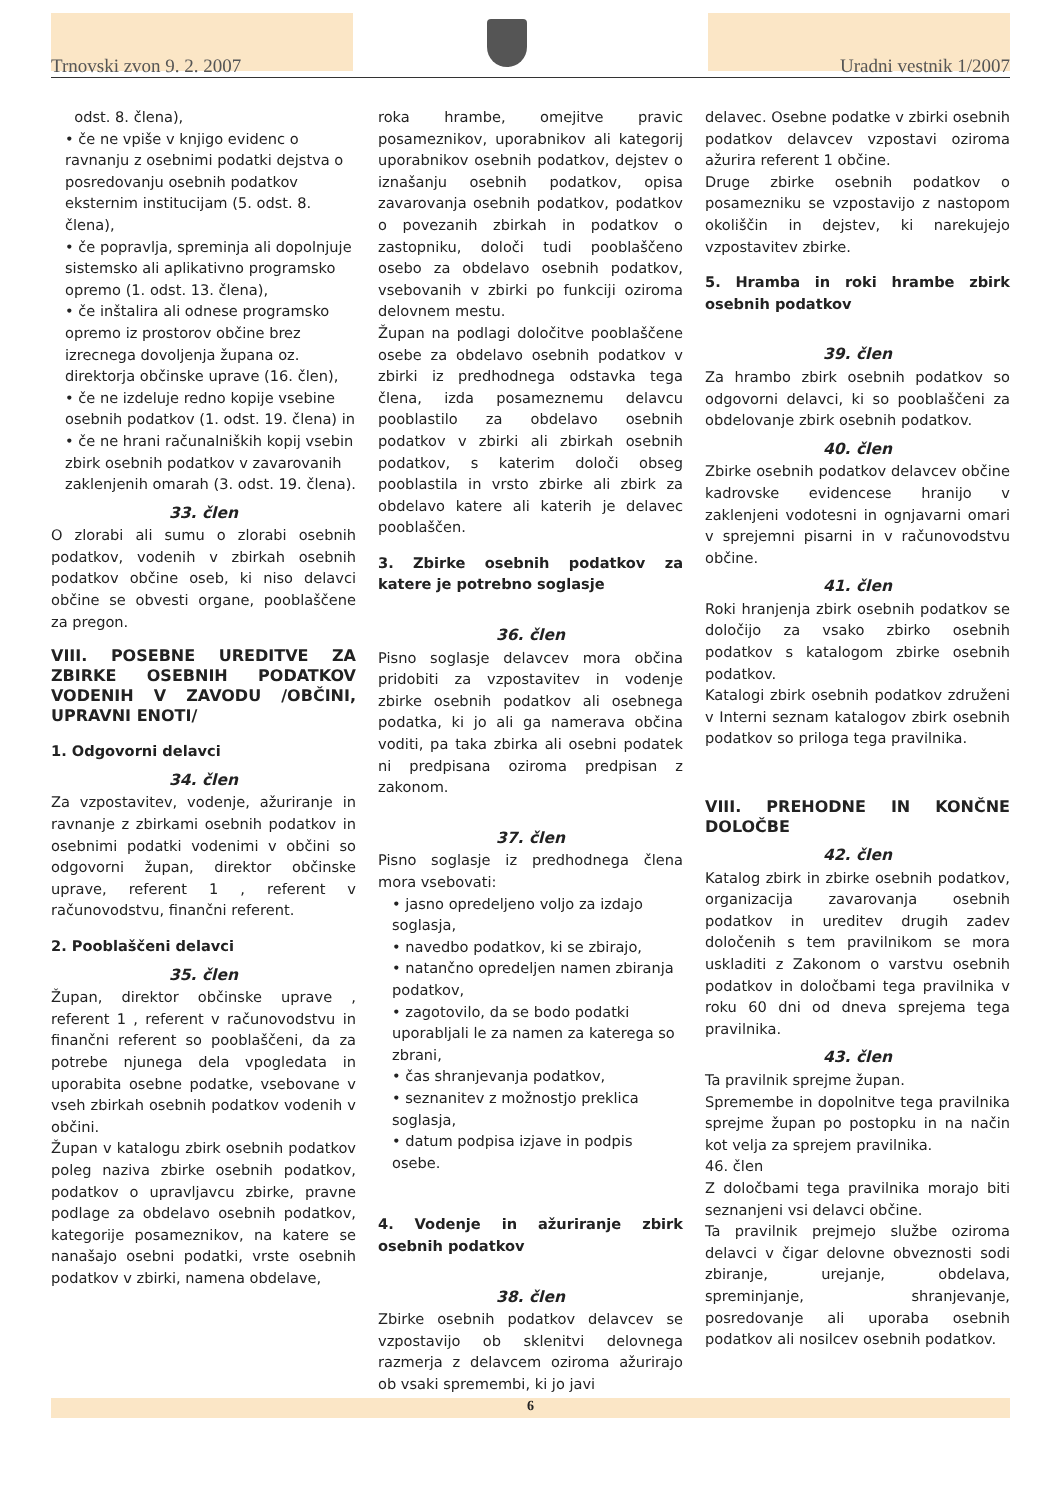Trnovski zvon 9. 2. 2007 Uradni vestnik 1/2007
odst. 8. člena),
• če ne vpiše v knjigo evidenc o ravnanju z osebnimi podatki dejstva o posredovanju osebnih podatkov eksternim institucijam (5. odst. 8. člena),
• če popravlja, spreminja ali dopolnjuje sistemsko ali aplikativno programsko opremo (1. odst. 13. člena),
• če inštalira ali odnese programsko opremo iz prostorov občine brez izrecnega dovoljenja župana oz. direktorja občinske uprave (16. člen),
• če ne izdeluje redno kopije vsebine osebnih podatkov (1. odst. 19. člena) in
• če ne hrani računalniških kopij vsebin zbirk osebnih podatkov v zavarovanih zaklenjenih omarah (3. odst. 19. člena).
33. člen
O zlorabi ali sumu o zlorabi osebnih podatkov, vodenih v zbirkah osebnih podatkov občine oseb, ki niso delavci občine se obvesti organe, pooblaščene za pregon.
VIII. POSEBNE UREDITVE ZA ZBIRKE OSEBNIH PODATKOV VODENIH V ZAVODU /OBČINI, UPRAVNI ENOTI/
1. Odgovorni delavci
34. člen
Za vzpostavitev, vodenje, ažuriranje in ravnanje z zbirkami osebnih podatkov in osebnimi podatki vodenimi v občini so odgovorni župan, direktor občinske uprave, referent 1 , referent v računovodstvu, finančni referent.
2. Pooblaščeni delavci
35. člen
Župan, direktor občinske uprave , referent 1 , referent v računovodstvu in finančni referent so pooblaščeni, da za potrebe njunega dela vpogledata in uporabita osebne podatke, vsebovane v vseh zbirkah osebnih podatkov vodenih v občini.
Župan v katalogu zbirk osebnih podatkov poleg naziva zbirke osebnih podatkov, podatkov o upravljavcu zbirke, pravne podlage za obdelavo osebnih podatkov, kategorije posameznikov, na katere se nanašajo osebni podatki, vrste osebnih podatkov v zbirki, namena obdelave,
roka hrambe, omejitve pravic posameznikov, uporabnikov ali kategorij uporabnikov osebnih podatkov, dejstev o iznašanju osebnih podatkov, opisa zavarovanja osebnih podatkov, podatkov o povezanih zbirkah in podatkov o zastopniku, določi tudi pooblaščeno osebo za obdelavo osebnih podatkov, vsebovanih v zbirki po funkciji oziroma delovnem mestu.
Župan na podlagi določitve pooblaščene osebe za obdelavo osebnih podatkov v zbirki iz predhodnega odstavka tega člena, izda posameznemu delavcu pooblastilo za obdelavo osebnih podatkov v zbirki ali zbirkah osebnih podatkov, s katerim določi obseg pooblastila in vrsto zbirke ali zbirk za obdelavo katere ali katerih je delavec pooblaščen.
3. Zbirke osebnih podatkov za katere je potrebno soglasje
36. člen
Pisno soglasje delavcev mora občina pridobiti za vzpostavitev in vodenje zbirke osebnih podatkov ali osebnega podatka, ki jo ali ga namerava občina voditi, pa taka zbirka ali osebni podatek ni predpisana oziroma predpisan z zakonom.
37. člen
Pisno soglasje iz predhodnega člena mora vsebovati:
• jasno opredeljeno voljo za izdajo soglasja,
• navedbo podatkov, ki se zbirajo,
• natančno opredeljen namen zbiranja podatkov,
• zagotovilo, da se bodo podatki uporabljali le za namen za katerega so zbrani,
• čas shranjevanja podatkov,
• seznanitev z možnostjo preklica soglasja,
• datum podpisa izjave in podpis osebe.
4. Vodenje in ažuriranje zbirk osebnih podatkov
38. člen
Zbirke osebnih podatkov delavcev se vzpostavijo ob sklenitvi delovnega razmerja z delavcem oziroma ažurirajo ob vsaki spremembi, ki jo javi
delavec. Osebne podatke v zbirki osebnih podatkov delavcev vzpostavi oziroma ažurira referent 1 občine.
Druge zbirke osebnih podatkov o posamezniku se vzpostavijo z nastopom okoliščin in dejstev, ki narekujejo vzpostavitev zbirke.
5. Hramba in roki hrambe zbirk osebnih podatkov
39. člen
Za hrambo zbirk osebnih podatkov so odgovorni delavci, ki so pooblaščeni za obdelovanje zbirk osebnih podatkov.
40. člen
Zbirke osebnih podatkov delavcev občine kadrovske evidencese hranijo v zaklenjeni vodotesni in ognjavarni omari v sprejemni pisarni in v računovodstvu občine.
41. člen
Roki hranjenja zbirk osebnih podatkov se določijo za vsako zbirko osebnih podatkov s katalogom zbirke osebnih podatkov.
Katalogi zbirk osebnih podatkov združeni v Interni seznam katalogov zbirk osebnih podatkov so priloga tega pravilnika.
VIII. PREHODNE IN KONČNE DOLOČBE
42. člen
Katalog zbirk in zbirke osebnih podatkov, organizacija zavarovanja osebnih podatkov in ureditev drugih zadev določenih s tem pravilnikom se mora uskladiti z Zakonom o varstvu osebnih podatkov in določbami tega pravilnika v roku 60 dni od dneva sprejema tega pravilnika.
43. člen
Ta pravilnik sprejme župan.
Spremembe in dopolnitve tega pravilnika sprejme župan po postopku in na način kot velja za sprejem pravilnika.
46. člen
Z določbami tega pravilnika morajo biti seznanjeni vsi delavci občine.
Ta pravilnik prejmejo službe oziroma delavci v čigar delovne obveznosti sodi zbiranje, urejanje, obdelava, spreminjanje, shranjevanje, posredovanje ali uporaba osebnih podatkov ali nosilcev osebnih podatkov.
6